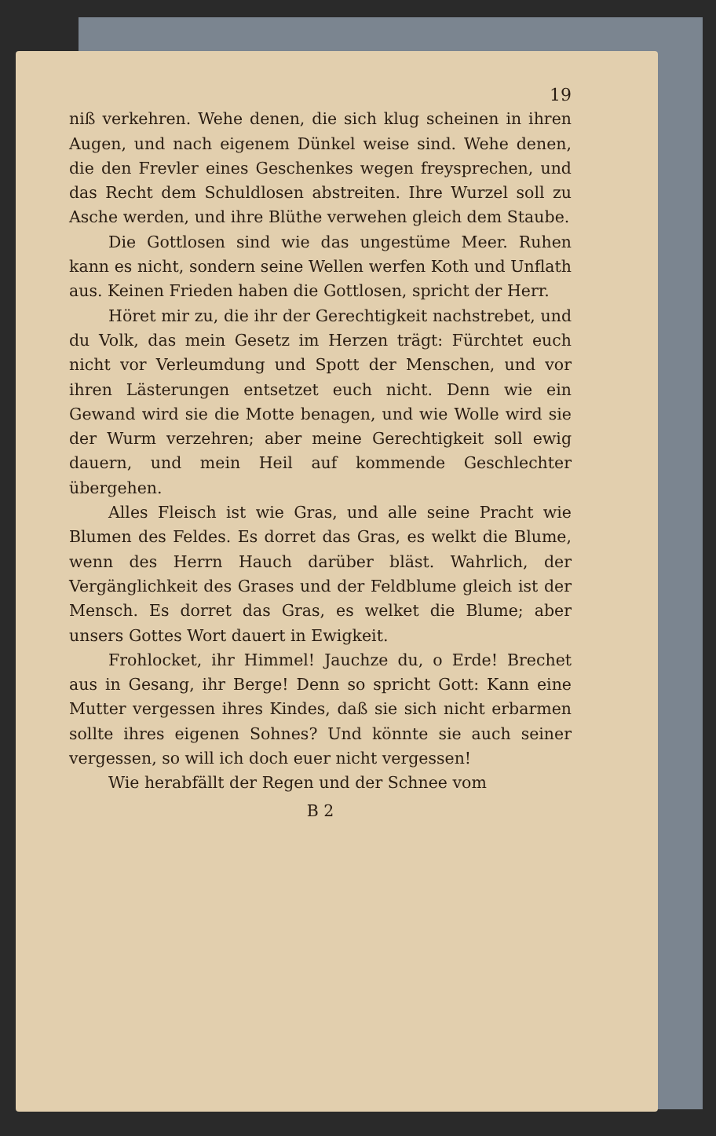19
niß verkehren. Wehe denen, die sich klug scheinen in ihren Augen, und nach eigenem Dünkel weise sind. Wehe denen, die den Frevler eines Geschenkes wegen freysprechen, und das Recht dem Schuldlosen abstreiten. Ihre Wurzel soll zu Asche werden, und ihre Blüthe verwehen gleich dem Staube.
Die Gottlosen sind wie das ungestüme Meer. Ruhen kann es nicht, sondern seine Wellen werfen Koth und Unflath aus. Keinen Frieden haben die Gottlosen, spricht der Herr.
Höret mir zu, die ihr der Gerechtigkeit nachstrebet, und du Volk, das mein Gesetz im Herzen trägt: Fürchtet euch nicht vor Verleumdung und Spott der Menschen, und vor ihren Lästerungen entsetzet euch nicht. Denn wie ein Gewand wird sie die Motte benagen, und wie Wolle wird sie der Wurm verzehren; aber meine Gerechtigkeit soll ewig dauern, und mein Heil auf kommende Geschlechter übergehen.
Alles Fleisch ist wie Gras, und alle seine Pracht wie Blumen des Feldes. Es dorret das Gras, es welkt die Blume, wenn des Herrn Hauch darüber bläst. Wahrlich, der Vergänglichkeit des Grases und der Feldblume gleich ist der Mensch. Es dorret das Gras, es welket die Blume; aber unsers Gottes Wort dauert in Ewigkeit.
Frohlocket, ihr Himmel! Jauchze du, o Erde! Brechet aus in Gesang, ihr Berge! Denn so spricht Gott: Kann eine Mutter vergessen ihres Kindes, daß sie sich nicht erbarmen sollte ihres eigenen Sohnes? Und könnte sie auch seiner vergessen, so will ich doch euer nicht vergessen!
Wie herabfällt der Regen und der Schnee vom
B 2